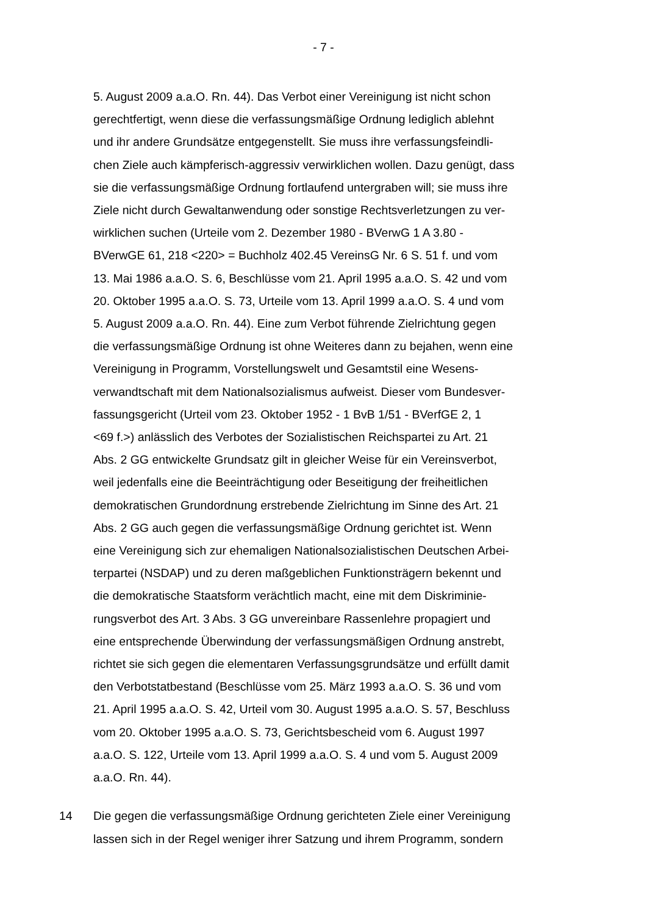- 7 -
5. August 2009 a.a.O. Rn. 44). Das Verbot einer Vereinigung ist nicht schon
gerechtfertigt, wenn diese die verfassungsmäßige Ordnung lediglich ablehnt
und ihr andere Grundsätze entgegenstellt. Sie muss ihre verfassungsfeindli-
chen Ziele auch kämpferisch-aggressiv verwirklichen wollen. Dazu genügt, dass
sie die verfassungsmäßige Ordnung fortlaufend untergraben will; sie muss ihre
Ziele nicht durch Gewaltanwendung oder sonstige Rechtsverletzungen zu ver-
wirklichen suchen (Urteile vom 2. Dezember 1980 - BVerwG 1 A 3.80 -
BVerwGE 61, 218 <220> = Buchholz 402.45 VereinsG Nr. 6 S. 51 f. und vom
13. Mai 1986 a.a.O. S. 6, Beschlüsse vom 21. April 1995 a.a.O. S. 42 und vom
20. Oktober 1995 a.a.O. S. 73, Urteile vom 13. April 1999 a.a.O. S. 4 und vom
5. August 2009 a.a.O. Rn. 44). Eine zum Verbot führende Zielrichtung gegen
die verfassungsmäßige Ordnung ist ohne Weiteres dann zu bejahen, wenn eine
Vereinigung in Programm, Vorstellungswelt und Gesamtstil eine Wesens-
verwandtschaft mit dem Nationalsozialismus aufweist. Dieser vom Bundesver-
fassungsgericht (Urteil vom 23. Oktober 1952 - 1 BvB 1/51 - BVerfGE 2, 1
<69 f.>) anlässlich des Verbotes der Sozialistischen Reichspartei zu Art. 21
Abs. 2 GG entwickelte Grundsatz gilt in gleicher Weise für ein Vereinsverbot,
weil jedenfalls eine die Beeinträchtigung oder Beseitigung der freiheitlichen
demokratischen Grundordnung erstrebende Zielrichtung im Sinne des Art. 21
Abs. 2 GG auch gegen die verfassungsmäßige Ordnung gerichtet ist. Wenn
eine Vereinigung sich zur ehemaligen Nationalsozialistischen Deutschen Arbei-
terpartei (NSDAP) und zu deren maßgeblichen Funktionsträgern bekennt und
die demokratische Staatsform verächtlich macht, eine mit dem Diskriminie-
rungsverbot des Art. 3 Abs. 3 GG unvereinbare Rassenlehre propagiert und
eine entsprechende Überwindung der verfassungsmäßigen Ordnung anstrebt,
richtet sie sich gegen die elementaren Verfassungsgrundsätze und erfüllt damit
den Verbotstatbestand (Beschlüsse vom 25. März 1993 a.a.O. S. 36 und vom
21. April 1995 a.a.O. S. 42, Urteil vom 30. August 1995 a.a.O. S. 57, Beschluss
vom 20. Oktober 1995 a.a.O. S. 73, Gerichtsbescheid vom 6. August 1997
a.a.O. S. 122, Urteile vom 13. April 1999 a.a.O. S. 4 und vom 5. August 2009
a.a.O. Rn. 44).
14 Die gegen die verfassungsmäßige Ordnung gerichteten Ziele einer Vereinigung
lassen sich in der Regel weniger ihrer Satzung und ihrem Programm, sondern